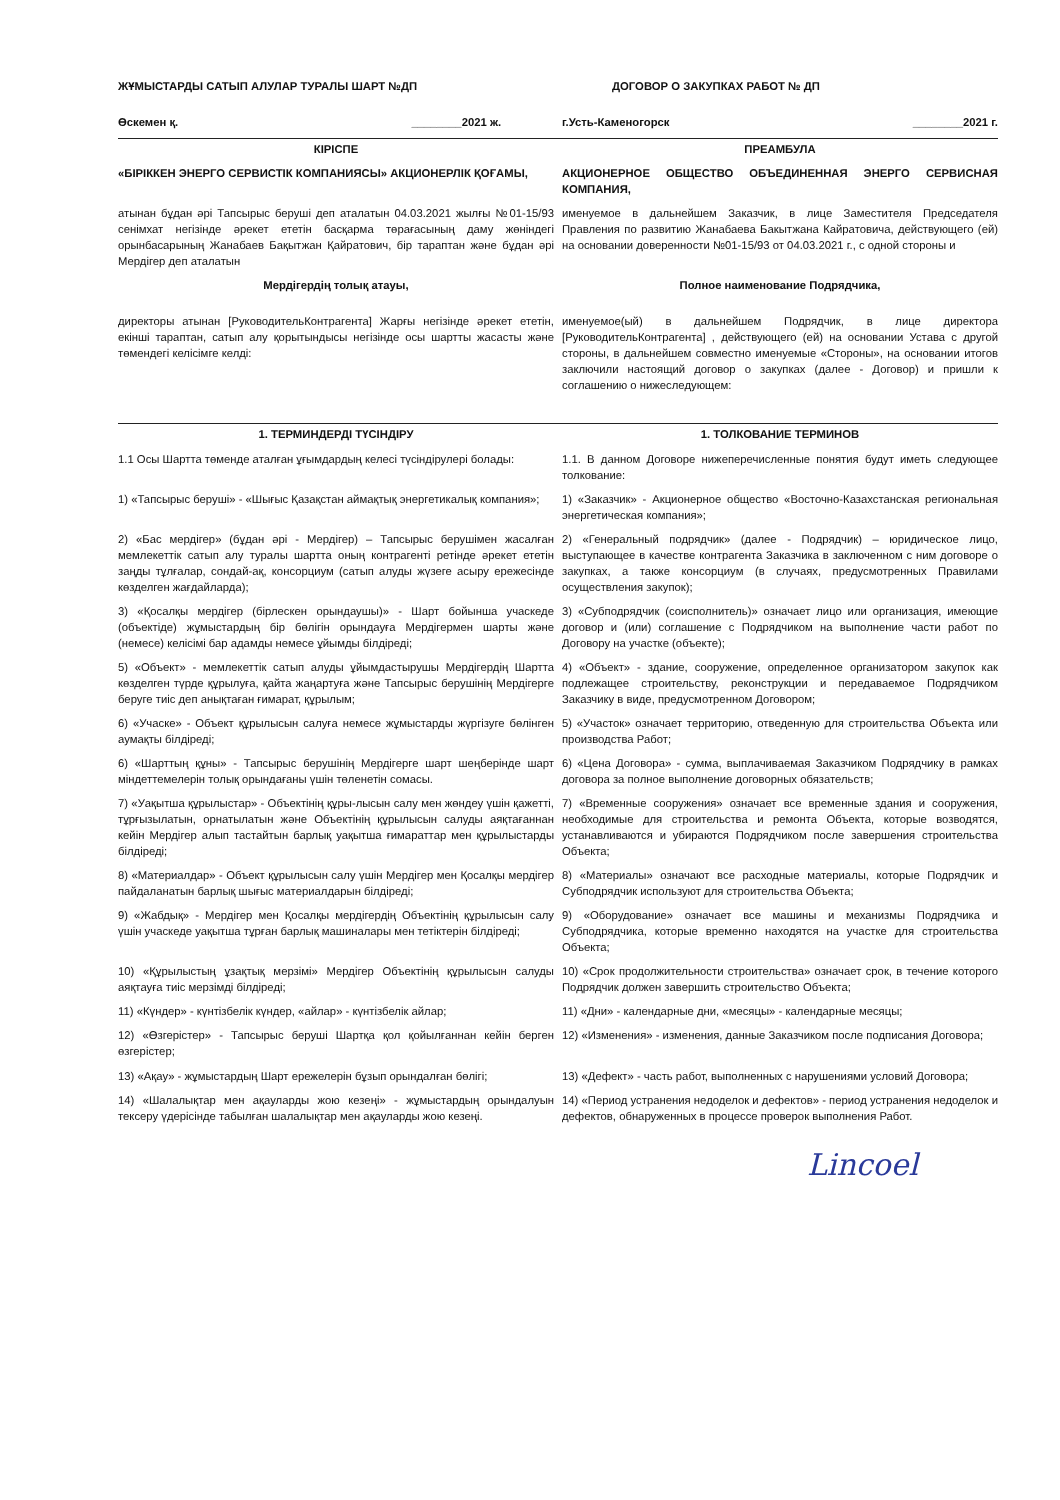ЖҰМЫСТАРДЫ САТЫП АЛУЛАР ТУРАЛЫ ШАРТ №ДП
ДОГОВОР О ЗАКУПКАХ РАБОТ № ДП
Өскемен қ. ________2021 ж. г.Усть-Каменогорск ________2021 г.
КІРІСПЕ ПРЕАМБУЛА
«БІРІККЕН ЭНЕРГО СЕРВИСТІК КОМПАНИЯСЫ» АКЦИОНЕРЛІК ҚОҒАМЫ,
АКЦИОНЕРНОЕ ОБЩЕСТВО ОБЪЕДИНЕННАЯ ЭНЕРГО СЕРВИСНАЯ КОМПАНИЯ,
атынан бұдан әрі Тапсырыс беруші деп аталатын 04.03.2021 жылғы №01-15/93 сенімхат негізінде әрекет ететін басқарма төрағасының даму жөніндегі орынбасарының Жанабаев Бақытжан Қайратович, бір тараптан және бұдан әрі Мердігер деп аталатын
именуемое в дальнейшем Заказчик, в лице Заместителя Председателя Правления по развитию Жанабаева Бакытжана Кайратовича, действующего (ей) на основании доверенности №01-15/93 от 04.03.2021 г., с одной стороны и
Мердігердің толық атауы, Полное наименование Подрядчика,
директоры атынан [РуководительКонтрагента] Жарғы негізінде әрекет ететін, екінші тараптан, сатып алу қорытындысы негізінде осы шартты жасасты және төмендегі келісімге келді:
именуемое(ый) в дальнейшем Подрядчик, в лице директора [РуководительКонтрагента] , действующего (ей) на основании Устава с другой стороны, в дальнейшем совместно именуемые «Стороны», на основании итогов заключили настоящий договор о закупках (далее - Договор) и пришли к соглашению о нижеследующем:
1. ТЕРМИНДЕРДІ ТҮСІНДІРУ 1. ТОЛКОВАНИЕ ТЕРМИНОВ
1.1 Осы Шартта төменде аталған ұғымдардың келесі түсіндірулері болады:
1.1. В данном Договоре нижеперечисленные понятия будут иметь следующее толкование:
1) «Тапсырыс беруші» - «Шығыс Қазақстан аймақтық энергетикалық компания»;
1) «Заказчик» - Акционерное общество «Восточно-Казахстанская региональная энергетическая компания»;
2) «Бас мердігер» (бұдан әрі - Мердігер) – Тапсырыс берушімен жасалған мемлекеттік сатып алу туралы шартта оның контрагенті ретінде әрекет ететін заңды тұлғалар, сондай-ақ, консорциум (сатып алуды жүзеге асыру ережесінде көзделген жағдайларда);
2) «Генеральный подрядчик» (далее - Подрядчик) – юридическое лицо, выступающее в качестве контрагента Заказчика в заключенном с ним договоре о закупках, а также консорциум (в случаях, предусмотренных Правилами осуществления закупок);
3) «Қосалқы мердігер (бірлескен орындаушы)» - Шарт бойынша учаскеде (объектіде) жұмыстардың бір бөлігін орындауға Мердігермен шарты және (немесе) келісімі бар адамды немесе ұйымды білдіреді;
3) «Субподрядчик (соисполнитель)» означает лицо или организация, имеющие договор и (или) соглашение с Подрядчиком на выполнение части работ по Договору на участке (объекте);
5) «Объект» - мемлекеттік сатып алуды ұйымдастырушы Мердігердің Шартта көзделген түрде құрылуға, қайта жаңартуға және Тапсырыс берушінің Мердігерге беруге тиіс деп анықтаған ғимарат, құрылым;
4) «Объект» - здание, сооружение, определенное организатором закупок как подлежащее строительству, реконструкции и передаваемое Подрядчиком Заказчику в виде, предусмотренном Договором;
6) «Учаске» - Объект құрылысын салуға немесе жұмыстарды жүргізуге бөлінген аумақты білдіреді;
5) «Участок» означает территорию, отведенную для строительства Объекта или производства Работ;
6) «Шарттың құны» - Тапсырыс берушінің Мердігерге шарт шеңберінде шарт міндеттемелерін толық орындағаны үшін төленетін сомасы.
6) «Цена Договора» - сумма, выплачиваемая Заказчиком Подрядчику в рамках договора за полное выполнение договорных обязательств;
7) «Уақытша құрылыстар» - Объектінің құры-лысын салу мен жөндеу үшін қажетті, тұрғызылатын, орнатылатын және Объектінің құрылысын салуды аяқтағаннан кейін Мердігер алып тастайтын барлық уақытша ғимараттар мен құрылыстарды білдіреді;
7) «Временные сооружения» означает все временные здания и сооружения, необходимые для строительства и ремонта Объекта, которые возводятся, устанавливаются и убираются Подрядчиком после завершения строительства Объекта;
8) «Материалдар» - Объект құрылысын салу үшін Мердігер мен Қосалқы мердігер пайдаланатын барлық шығыс материалдарын білдіреді;
8) «Материалы» означают все расходные материалы, которые Подрядчик и Субподрядчик используют для строительства Объекта;
9) «Жабдық» - Мердігер мен Қосалқы мердігердің Объектінің құрылысын салу үшін учаскеде уақытша тұрған барлық машиналары мен тетіктерін білдіреді;
9) «Оборудование» означает все машины и механизмы Подрядчика и Субподрядчика, которые временно находятся на участке для строительства Объекта;
10) «Құрылыстың ұзақтық мерзімі» Мердігер Объектінің құрылысын салуды аяқтауға тиіс мерзімді білдіреді;
10) «Срок продолжительности строительства» означает срок, в течение которого Подрядчик должен завершить строительство Объекта;
11) «Күндер» - күнтізбелік күндер, «айлар» - күнтізбелік айлар;
11) «Дни» - календарные дни, «месяцы» - календарные месяцы;
12) «Өзгерістер» - Тапсырыс беруші Шартқа қол қойылғаннан кейін берген өзгерістер;
12) «Изменения» - изменения, данные Заказчиком после подписания Договора;
13) «Ақау» - жұмыстардың Шарт ережелерін бұзып орындалған бөлігі;
13) «Дефект» - часть работ, выполненных с нарушениями условий Договора;
14) «Шалалықтар мен ақауларды жою кезеңі» - жұмыстардың орындалуын тексеру үдерісінде табылған шалалықтар мен ақауларды жою кезеңі.
14) «Период устранения недоделок и дефектов» - период устранения недоделок и дефектов, обнаруженных в процессе проверок выполнения Работ.
Lincoel